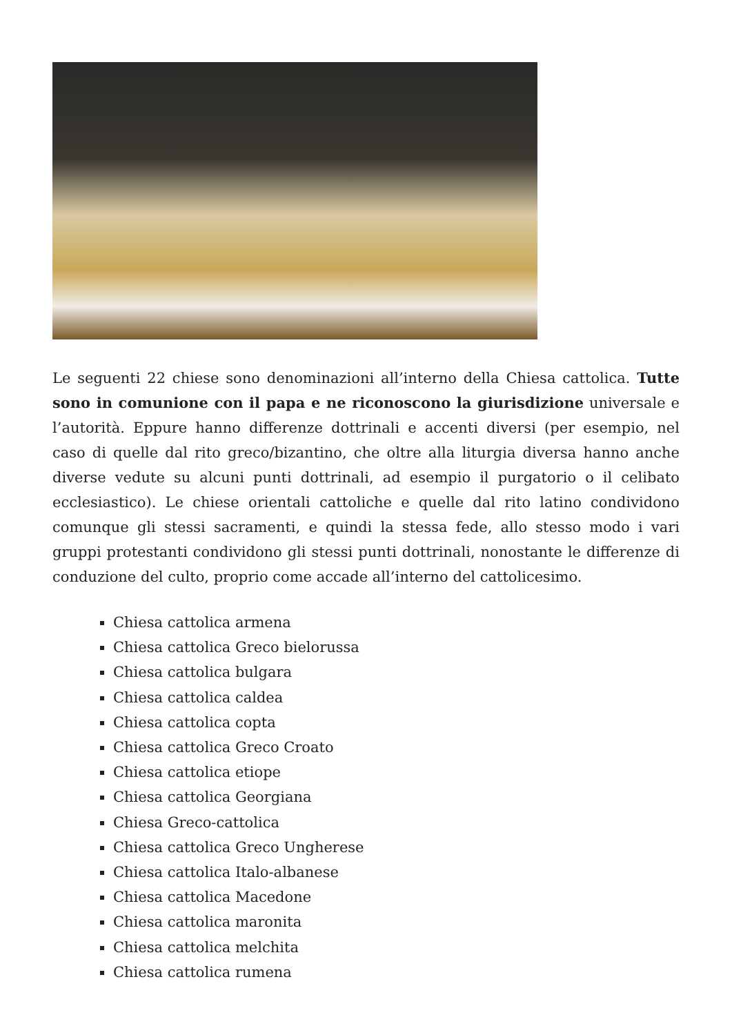Le seguenti 22 chiese sono denominazioni all’interno della Chiesa cattolica. Tutte sono in comunione con il papa e ne riconoscono la giurisdizione universale e l’autorità. Eppure hanno differenze dottrinali e accenti diversi (per esempio, nel caso di quelle dal rito greco/bizantino, che oltre alla liturgia diversa hanno anche diverse vedute su alcuni punti dottrinali, ad esempio il purgatorio o il celibato ecclesiastico). Le chiese orientali cattoliche e quelle dal rito latino condividono comunque gli stessi sacramenti, e quindi la stessa fede, allo stesso modo i vari gruppi protestanti condividono gli stessi punti dottrinali, nonostante le differenze di conduzione del culto, proprio come accade all’interno del cattolicesimo.
Chiesa cattolica armena
Chiesa cattolica Greco bielorussa
Chiesa cattolica bulgara
Chiesa cattolica caldea
Chiesa cattolica copta
Chiesa cattolica Greco Croato
Chiesa cattolica etiope
Chiesa cattolica Georgiana
Chiesa Greco-cattolica
Chiesa cattolica Greco Ungherese
Chiesa cattolica Italo-albanese
Chiesa cattolica Macedone
Chiesa cattolica maronita
Chiesa cattolica melchita
Chiesa cattolica rumena